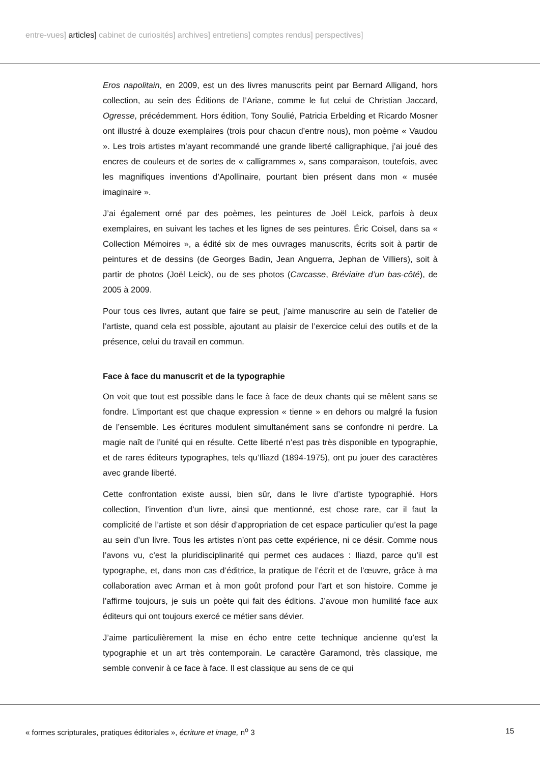entre-vues] articles] cabinet de curiosités] archives] entretiens] comptes rendus] perspectives]
Eros napolitain, en 2009, est un des livres manuscrits peint par Bernard Alligand, hors collection, au sein des Éditions de l’Ariane, comme le fut celui de Christian Jaccard, Ogresse, précédemment. Hors édition, Tony Soulié, Patricia Erbelding et Ricardo Mosner ont illustré à douze exemplaires (trois pour chacun d’entre nous), mon poème « Vaudou ». Les trois artistes m’ayant recommandé une grande liberté calligraphique, j’ai joué des encres de couleurs et de sortes de « calligrammes », sans comparaison, toutefois, avec les magnifiques inventions d’Apollinaire, pourtant bien présent dans mon « musée imaginaire ».
J’ai également orné par des poèmes, les peintures de Joël Leick, parfois à deux exemplaires, en suivant les taches et les lignes de ses peintures. Éric Coisel, dans sa « Collection Mémoires », a édité six de mes ouvrages manuscrits, écrits soit à partir de peintures et de dessins (de Georges Badin, Jean Anguerra, Jephan de Villiers), soit à partir de photos (Joël Leick), ou de ses photos (Carcasse, Bréviaire d’un bas-côté), de 2005 à 2009.
Pour tous ces livres, autant que faire se peut, j’aime manuscrire au sein de l’atelier de l’artiste, quand cela est possible, ajoutant au plaisir de l’exercice celui des outils et de la présence, celui du travail en commun.
Face à face du manuscrit et de la typographie
On voit que tout est possible dans le face à face de deux chants qui se mêlent sans se fondre. L’important est que chaque expression « tienne » en dehors ou malgré la fusion de l’ensemble. Les écritures modulent simultanément sans se confondre ni perdre. La magie naît de l’unité qui en résulte. Cette liberté n’est pas très disponible en typographie, et de rares éditeurs typographes, tels qu’Iliazd (1894-1975), ont pu jouer des caractères avec grande liberté.
Cette confrontation existe aussi, bien sûr, dans le livre d’artiste typographié. Hors collection, l’invention d’un livre, ainsi que mentionné, est chose rare, car il faut la complicité de l’artiste et son désir d’appropriation de cet espace particulier qu’est la page au sein d’un livre. Tous les artistes n’ont pas cette expérience, ni ce désir. Comme nous l’avons vu, c’est la pluridisciplinarité qui permet ces audaces : Iliazd, parce qu’il est typographe, et, dans mon cas d’éditrice, la pratique de l’écrit et de l’œuvre, grâce à ma collaboration avec Arman et à mon goût profond pour l’art et son histoire. Comme je l’affirme toujours, je suis un poète qui fait des éditions. J’avoue mon humilité face aux éditeurs qui ont toujours exercé ce métier sans dévier.
J’aime particulièrement la mise en écho entre cette technique ancienne qu’est la typographie et un art très contemporain. Le caractère Garamond, très classique, me semble convenir à ce face à face. Il est classique au sens de ce qui
« formes scripturales, pratiques éditoriales », écriture et image, n<sup>o</sup> 3 15